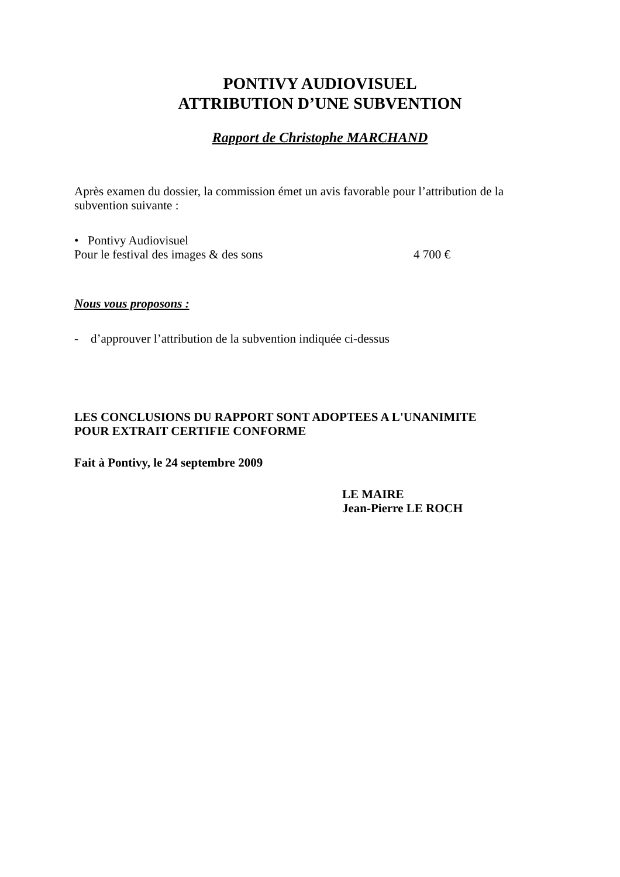PONTIVY AUDIOVISUEL
ATTRIBUTION D’UNE SUBVENTION
Rapport de Christophe MARCHAND
Après examen du dossier, la commission émet un avis favorable pour l’attribution de la subvention suivante :
• Pontivy Audiovisuel
Pour le festival des images & des sons 4 700 €
Nous vous proposons :
- d’approuver l’attribution de la subvention indiquée ci-dessus
LES CONCLUSIONS DU RAPPORT SONT ADOPTEES A L'UNANIMITE
POUR EXTRAIT CERTIFIE CONFORME
Fait à Pontivy, le 24 septembre 2009
LE MAIRE
Jean-Pierre LE ROCH